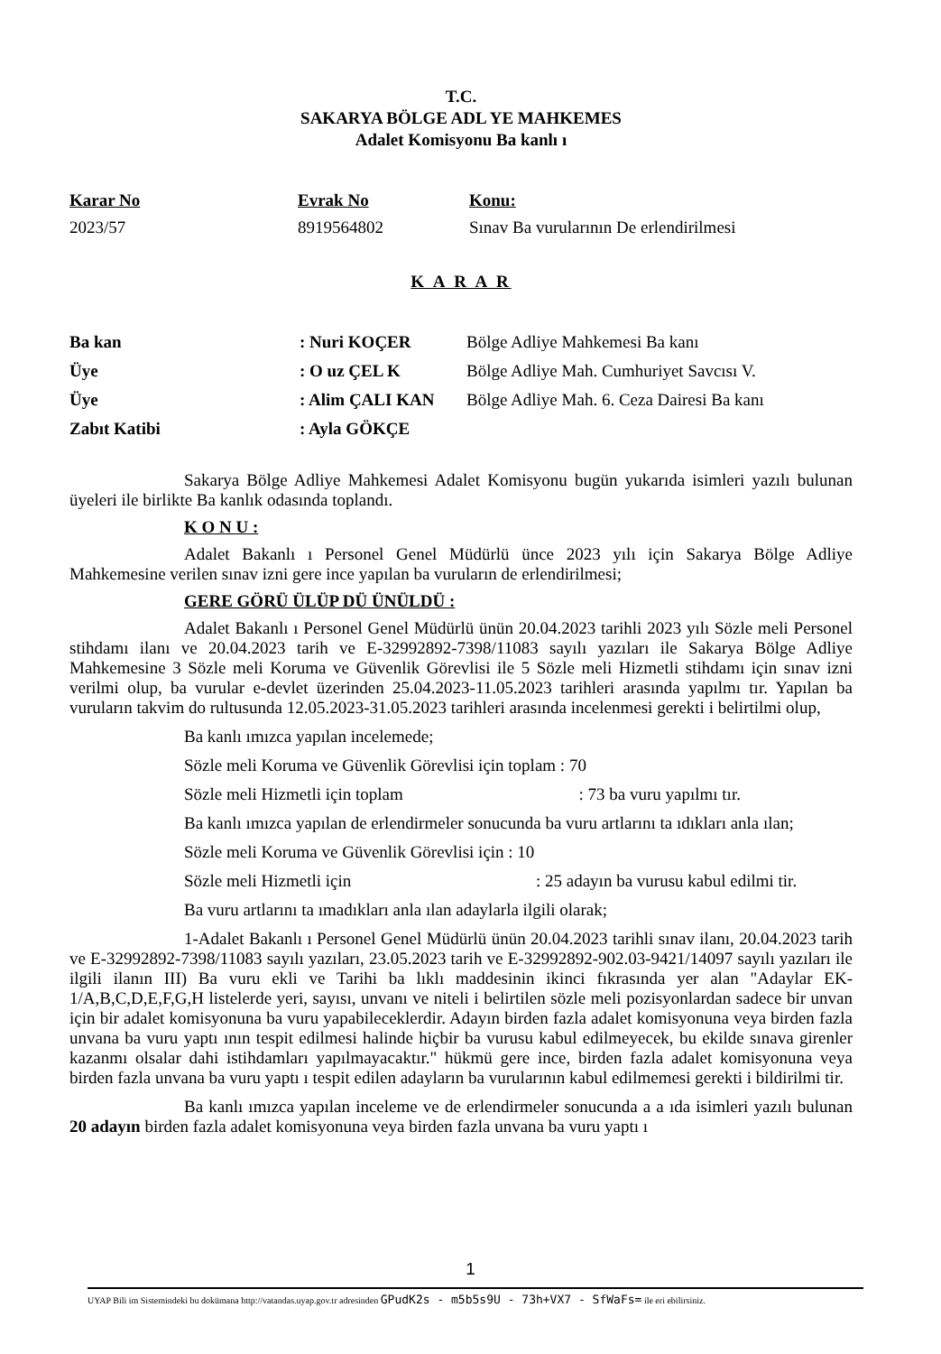T.C.
SAKARYA BÖLGE ADL YE MAHKEMES
Adalet Komisyonu Ba kanlı ı
Karar No
2023/57
Evrak No
8919564802
Konu:
Sınav Ba vurularının De erlendirilmesi
K A R A R
Ba kan : Nuri KOÇER Bölge Adliye Mahkemesi Ba kanı
Üye : O uz ÇEL K Bölge Adliye Mah. Cumhuriyet Savcısı V.
Üye : Alim ÇALI KAN Bölge Adliye Mah. 6. Ceza Dairesi Ba kanı
Zabıt Katibi : Ayla GÖKÇE
Sakarya Bölge Adliye Mahkemesi Adalet Komisyonu bugün yukarıda isimleri yazılı bulunan üyeleri ile birlikte Ba kanlık odasında toplandı.
K O N U :
Adalet Bakanlı ı Personel Genel Müdürlü ünce 2023 yılı için Sakarya Bölge Adliye Mahkemesine verilen sınav izni gere ince yapılan ba vuruların de erlendirilmesi;
GERE GÖRÜ ÜLÜP DÜ ÜNÜLDÜ :
Adalet Bakanlı ı Personel Genel Müdürlü ünün 20.04.2023 tarihli 2023 yılı Sözle meli Personel stihdamı ilanı ve 20.04.2023 tarih ve E-32992892-7398/11083 sayılı yazıları ile Sakarya Bölge Adliye Mahkemesine 3 Sözle meli Koruma ve Güvenlik Görevlisi ile 5 Sözle meli Hizmetli stihdamı için sınav izni verilmi olup, ba vurular e-devlet üzerinden 25.04.2023-11.05.2023 tarihleri arasında yapılmı tır. Yapılan ba vuruların takvim do rultusunda 12.05.2023-31.05.2023 tarihleri arasında incelenmesi gerekti i belirtilmi olup,
Ba kanlı ımızca yapılan incelemede;
Sözle meli Koruma ve Güvenlik Görevlisi için toplam : 70
Sözle meli Hizmetli için toplam : 73 ba vuru yapılmı tır.
Ba kanlı ımızca yapılan de erlendirmeler sonucunda ba vuru artlarını ta ıdıkları anla ılan;
Sözle meli Koruma ve Güvenlik Görevlisi için : 10
Sözle meli Hizmetli için : 25 adayın ba vurusu kabul edilmi tir.
Ba vuru artlarını ta ımadıkları anla ılan adaylarla ilgili olarak;
1-Adalet Bakanlı ı Personel Genel Müdürlü ünün 20.04.2023 tarihli sınav ilanı, 20.04.2023 tarih ve E-32992892-7398/11083 sayılı yazıları, 23.05.2023 tarih ve E-32992892-902.03-9421/14097 sayılı yazıları ile ilgili ilanın III) Ba vuru ekli ve Tarihi ba lıklı maddesinin ikinci fıkrasında yer alan "Adaylar EK-1/A,B,C,D,E,F,G,H listelerde yeri, sayısı, unvanı ve niteli i belirtilen sözle meli pozisyonlardan sadece bir unvan için bir adalet komisyonuna ba vuru yapabileceklerdir. Adayın birden fazla adalet komisyonuna veya birden fazla unvana ba vuru yaptı ının tespit edilmesi halinde hiçbir ba vurusu kabul edilmeyecek, bu ekilde sınava girenler kazanmı olsalar dahi istihdamları yapılmayacaktır." hükmü gere ince, birden fazla adalet komisyonuna veya birden fazla unvana ba vuru yaptı ı tespit edilen adayların ba vurularının kabul edilmemesi gerekti i bildirilmi tir.
Ba kanlı ımızca yapılan inceleme ve de erlendirmeler sonucunda a a ıda isimleri yazılı bulunan 20 adayın birden fazla adalet komisyonuna veya birden fazla unvana ba vuru yaptı ı
1
UYAP Bili im Sistemindeki bu dokümana http://vatandas.uyap.gov.tr adresinden GPudK2s - m5b5s9U - 73h+VX7 - SfWaFs= ile eri ebilirsiniz.